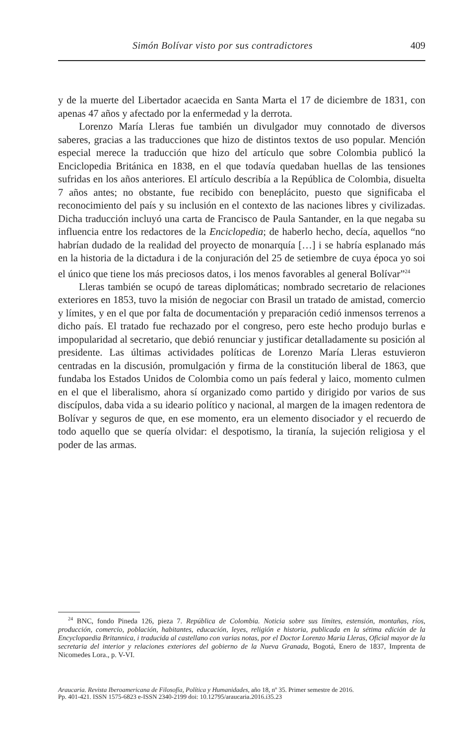Simón Bolívar visto por sus contradictores 409
y de la muerte del Libertador acaecida en Santa Marta el 17 de diciembre de 1831, con apenas 47 años y afectado por la enfermedad y la derrota.
Lorenzo María Lleras fue también un divulgador muy connotado de diversos saberes, gracias a las traducciones que hizo de distintos textos de uso popular. Mención especial merece la traducción que hizo del artículo que sobre Colombia publicó la Enciclopedia Británica en 1838, en el que todavía quedaban huellas de las tensiones sufridas en los años anteriores. El artículo describía a la República de Colombia, disuelta 7 años antes; no obstante, fue recibido con beneplácito, puesto que significaba el reconocimiento del país y su inclusión en el contexto de las naciones libres y civilizadas. Dicha traducción incluyó una carta de Francisco de Paula Santander, en la que negaba su influencia entre los redactores de la Enciclopedia; de haberlo hecho, decía, aquellos “no habrían dudado de la realidad del proyecto de monarquía […] i se habría esplanado más en la historia de la dictadura i de la conjuración del 25 de setiembre de cuya época yo soi el único que tiene los más preciosos datos, i los menos favorables al general Bolívar”<sup>24</sup>
Lleras también se ocupó de tareas diplomáticas; nombrado secretario de relaciones exteriores en 1853, tuvo la misión de negociar con Brasil un tratado de amistad, comercio y límites, y en el que por falta de documentación y preparación cedió inmensos terrenos a dicho país. El tratado fue rechazado por el congreso, pero este hecho produjo burlas e impopularidad al secretario, que debió renunciar y justificar detalladamente su posición al presidente. Las últimas actividades políticas de Lorenzo María Lleras estuvieron centradas en la discusión, promulgación y firma de la constitución liberal de 1863, que fundaba los Estados Unidos de Colombia como un país federal y laico, momento culmen en el que el liberalismo, ahora sí organizado como partido y dirigido por varios de sus discípulos, daba vida a su ideario político y nacional, al margen de la imagen redentora de Bolívar y seguros de que, en ese momento, era un elemento disociador y el recuerdo de todo aquello que se quería olvidar: el despotismo, la tiranía, la sujeción religiosa y el poder de las armas.
<sup>24</sup> BNC, fondo Pineda 126, pieza 7. República de Colombia. Noticia sobre sus límites, estensión, montañas, ríos, producción, comercio, población, habitantes, educación, leyes, religión e historia, publicada en la sétima edición de la Encyclopaedia Britannica, i traducida al castellano con varias notas, por el Doctor Lorenzo Maria Lleras, Oficial mayor de la secretaria del interior y relaciones exteriores del gobierno de la Nueva Granada, Bogotá, Enero de 1837, Imprenta de Nicomedes Lora., p. V-VI.
Araucaria. Revista Iberoamericana de Filosofía, Política y Humanidades, año 18, nº 35. Primer semestre de 2016.
Pp. 401-421. ISSN 1575-6823 e-ISSN 2340-2199 doi: 10.12795/araucaria.2016.i35.23